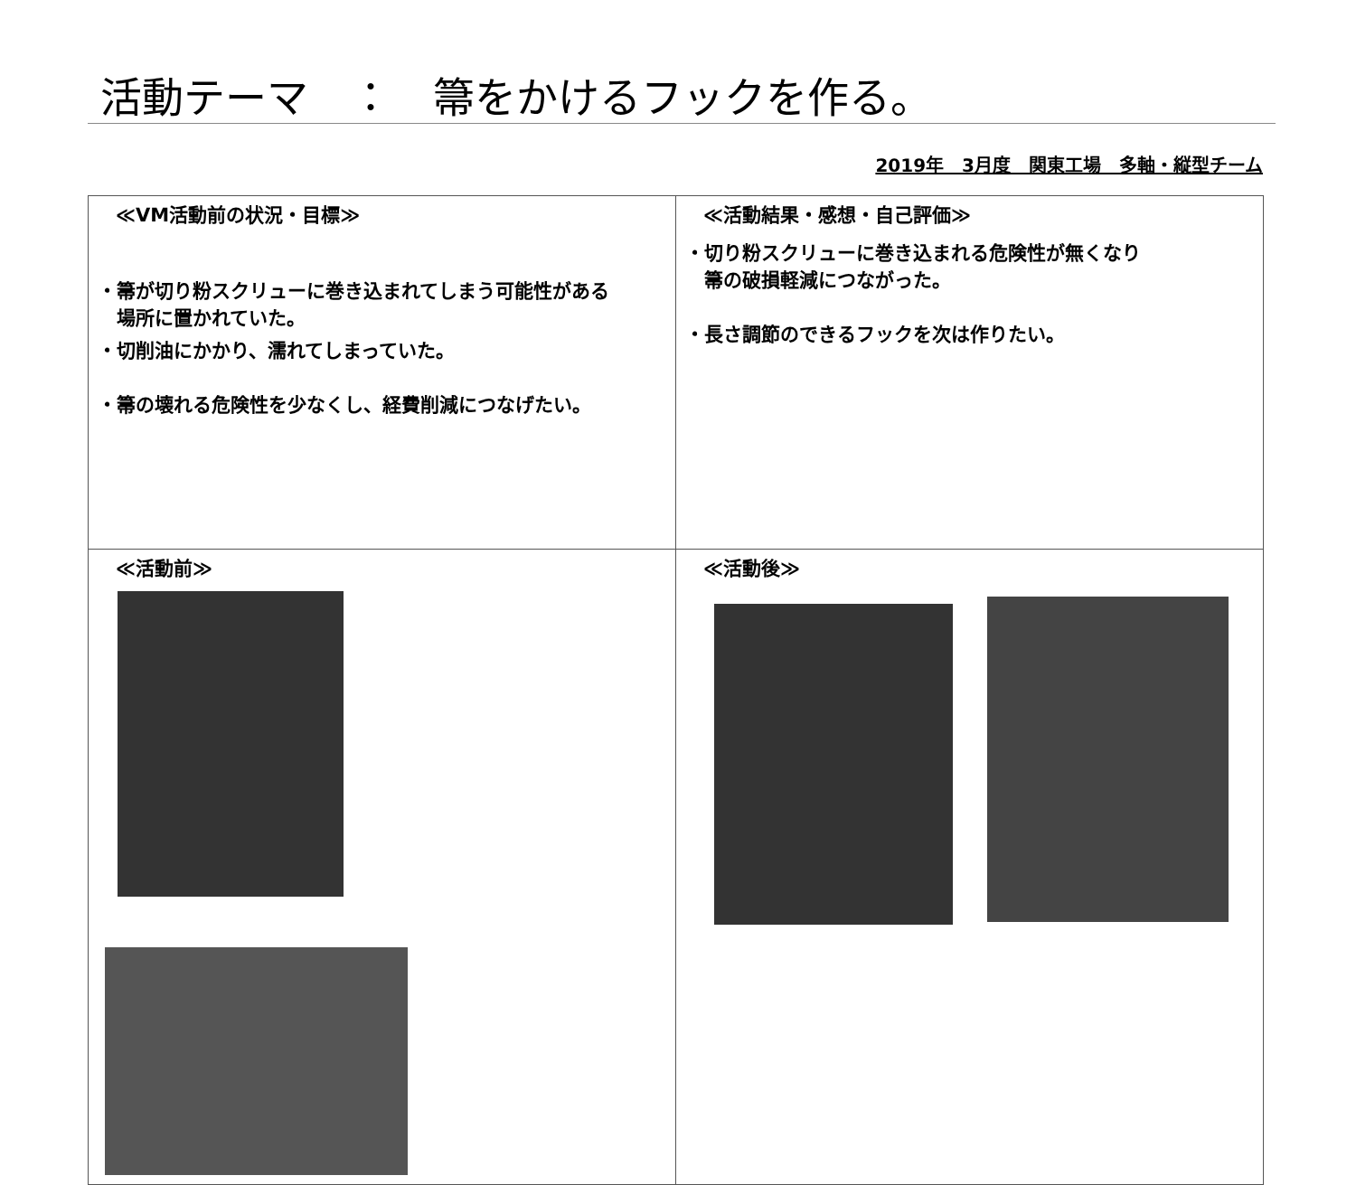活動テーマ　：　箒をかけるフックを作る。
2019年　3月度　関東工場　多軸・縦型チーム
| ≪VM活動前の状況・目標≫ ・箒が切り粉スクリューに巻き込まれてしまう可能性がある 場所に置かれていた。 ・切削油にかかり、濡れてしまっていた。 ・箒の壊れる危険性を少なくし、経費削減につなげたい。 | ≪活動結果・感想・自己評価≫ ・切り粉スクリューに巻き込まれる危険性が無くなり 箒の破損軽減につながった。 ・長さ調節のできるフックを次は作りたい。 |
| ≪活動前≫ | ≪活動後≫ |